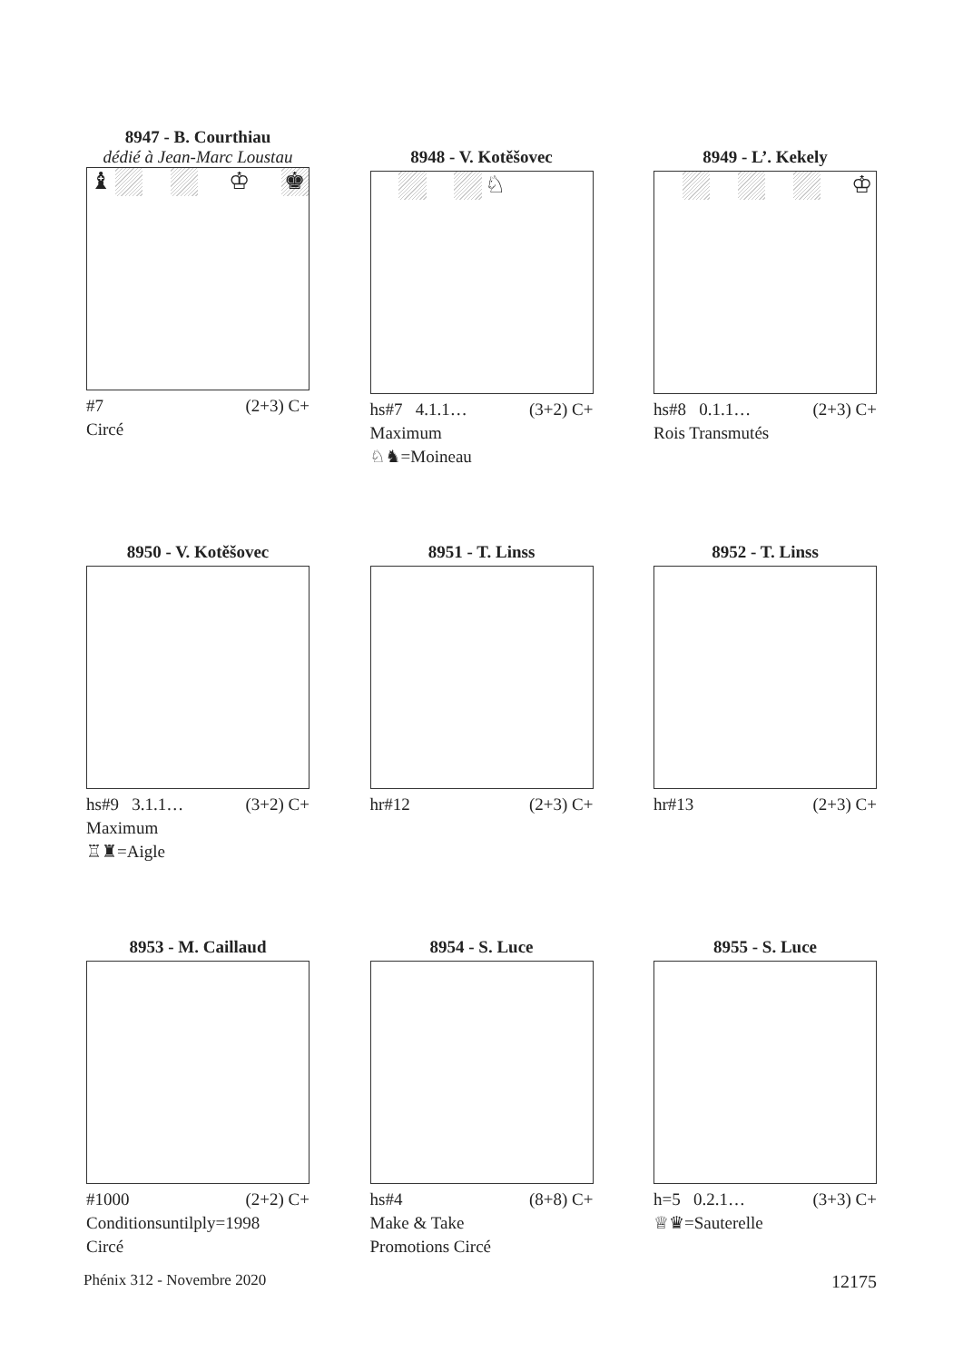8947 - B. Courthiau
dédié à Jean-Marc Loustau
♝
♔
♚
#7 (2+3) C+
Circé
8948 - V. Kotěšovec
♘
hs#7 4.1.1… (3+2) C+
Maximum
♘♞=Moineau
8949 - L’. Kekely
♔
hs#8 0.1.1… (2+3) C+
Rois Transmutés
8950 - V. Kotěšovec
hs#9 3.1.1… (3+2) C+
Maximum
♖♜=Aigle
8951 - T. Linss
hr#12 (2+3) C+
8952 - T. Linss
hr#13 (2+3) C+
8953 - M. Caillaud
#1000 (2+2) C+
Conditionsuntilply=1998
Circé
8954 - S. Luce
hs#4 (8+8) C+
Make & Take
Promotions Circé
8955 - S. Luce
h=5 0.2.1… (3+3) C+
♕♛=Sauterelle
Phénix 312 - Novembre 2020 12175